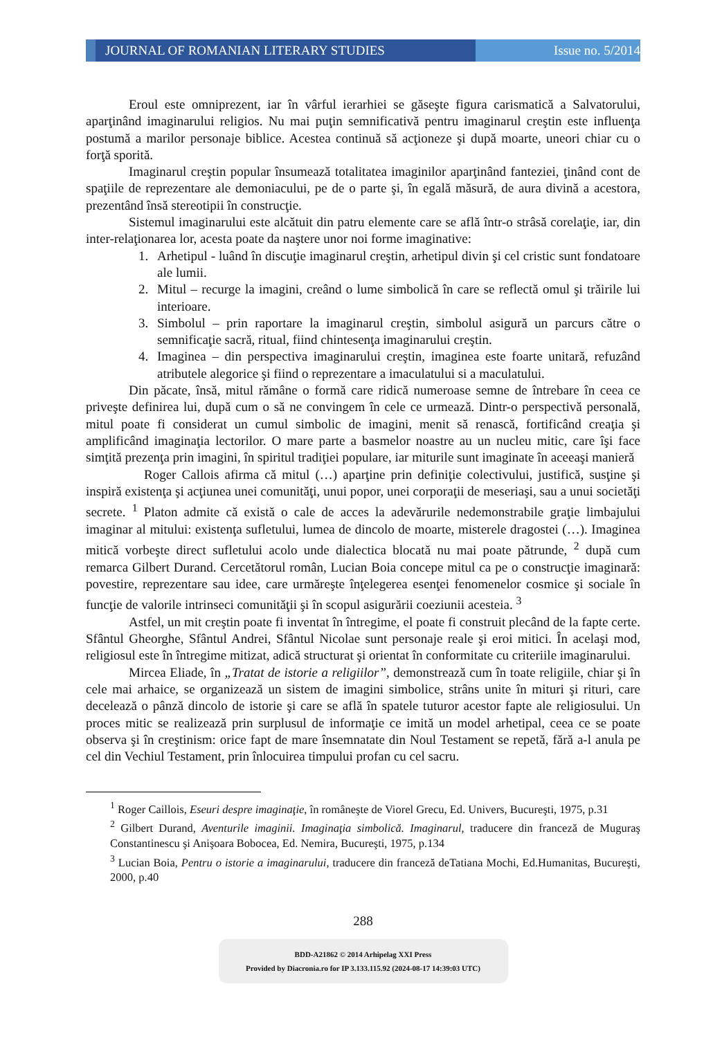JOURNAL OF ROMANIAN LITERARY STUDIES
Issue no. 5/2014
Eroul este omniprezent, iar în vârful ierarhiei se găseşte figura carismatică a Salvatorului, aparţinând imaginarului religios. Nu mai puţin semnificativă pentru imaginarul creştin este influenţa postumă a marilor personaje biblice. Acestea continuă să acţioneze şi după moarte, uneori chiar cu o forţă sporită.
Imaginarul creştin popular însumează totalitatea imaginilor aparţinând fanteziei, ţinând cont de spaţiile de reprezentare ale demoniacului, pe de o parte şi, în egală măsură, de aura divină a acestora, prezentând însă stereotipii în construcţie.
Sistemul imaginarului este alcătuit din patru elemente care se află într-o strâsă corelaţie, iar, din inter-relaţionarea lor, acesta poate da naştere unor noi forme imaginative:
1. Arhetipul - luând în discuţie imaginarul creştin, arhetipul divin şi cel cristic sunt fondatoare ale lumii.
2. Mitul – recurge la imagini, creând o lume simbolică în care se reflectă omul şi trăirile lui interioare.
3. Simbolul – prin raportare la imaginarul creştin, simbolul asigură un parcurs către o semnificaţie sacră, ritual, fiind chintesenţa imaginarului creştin.
4. Imaginea – din perspectiva imaginarului creştin, imaginea este foarte unitară, refuzând atributele alegorice şi fiind o reprezentare a imaculatului si a maculatului.
Din păcate, însă, mitul rămâne o formă care ridică numeroase semne de întrebare în ceea ce priveşte definirea lui, după cum o să ne convingem în cele ce urmează. Dintr-o perspectivă personală, mitul poate fi considerat un cumul simbolic de imagini, menit să renască, fortificând creaţia şi amplificând imaginaţia lectorilor. O mare parte a basmelor noastre au un nucleu mitic, care îşi face simţită prezenţa prin imagini, în spiritul tradiţiei populare, iar miturile sunt imaginate în aceeaşi manieră
Roger Callois afirma că mitul (…) aparţine prin definiţie colectivului, justifică, susţine şi inspiră existenţa şi acţiunea unei comunităţi, unui popor, unei corporaţii de meseriaşi, sau a unui societăţi secrete. <sup>1</sup> Platon admite că există o cale de acces la adevărurile nedemonstrabile graţie limbajului imaginar al mitului: existenţa sufletului, lumea de dincolo de moarte, misterele dragostei (…). Imaginea mitică vorbeşte direct sufletului acolo unde dialectica blocată nu mai poate pătrunde, <sup>2</sup> după cum remarca Gilbert Durand. Cercetătorul român, Lucian Boia concepe mitul ca pe o construcţie imaginară: povestire, reprezentare sau idee, care urmăreşte înţelegerea esenţei fenomenelor cosmice şi sociale în funcţie de valorile intrinseci comunităţii şi în scopul asigurării coeziunii acesteia. <sup>3</sup>
Astfel, un mit creştin poate fi inventat în întregime, el poate fi construit plecând de la fapte certe. Sfântul Gheorghe, Sfântul Andrei, Sfântul Nicolae sunt personaje reale şi eroi mitici. În acelaşi mod, religiosul este în întregime mitizat, adică structurat şi orientat în conformitate cu criteriile imaginarului.
Mircea Eliade, în „Tratat de istorie a religiilor”, demonstrează cum în toate religiile, chiar şi în cele mai arhaice, se organizează un sistem de imagini simbolice, strâns unite în mituri şi rituri, care decelează o pânză dincolo de istorie şi care se află în spatele tuturor acestor fapte ale religiosului. Un proces mitic se realizează prin surplusul de informaţie ce imită un model arhetipal, ceea ce se poate observa şi în creştinism: orice fapt de mare însemnatate din Noul Testament se repetă, fără a-l anula pe cel din Vechiul Testament, prin înlocuirea timpului profan cu cel sacru.
<sup>1</sup> Roger Caillois, Eseuri despre imaginaţie, în româneşte de Viorel Grecu, Ed. Univers, Bucureşti, 1975, p.31
<sup>2</sup> Gilbert Durand, Aventurile imaginii. Imaginaţia simbolică. Imaginarul, traducere din franceză de Muguraş Constantinescu şi Anişoara Bobocea, Ed. Nemira, Bucureşti, 1975, p.134
<sup>3</sup> Lucian Boia, Pentru o istorie a imaginarului, traducere din franceză deTatiana Mochi, Ed.Humanitas, Bucureşti, 2000, p.40
288
BDD-A21862 © 2014 Arhipelag XXI Press
Provided by Diacronia.ro for IP 3.133.115.92 (2024-08-17 14:39:03 UTC)